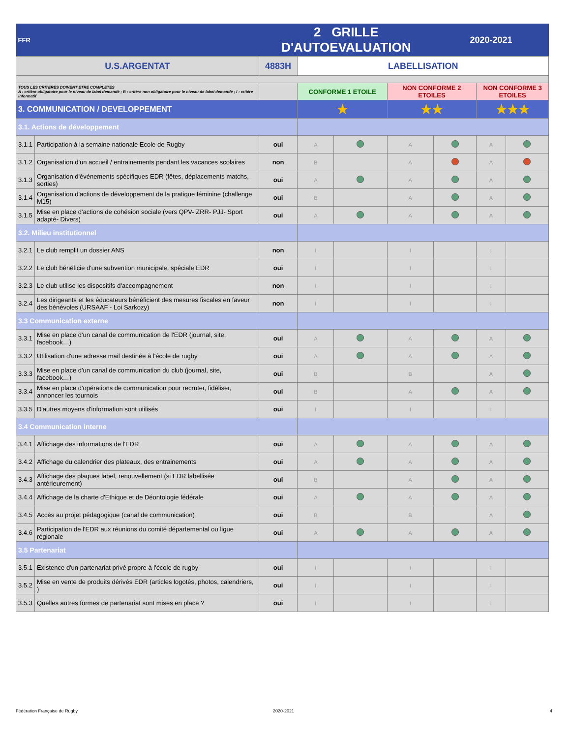| FFR | | 2 GRILLE D'AUTOEVALUATION | | | | 2020-2021 | | |
| U.S.ARGENTAT | | 4883H | LABELLISATION | | | | | |
| TOUS LES CRITERES DOIVENT ETRE COMPLETES A : critère obligatoire pour le niveau de label demandé ; B : critère non obligatoire pour le niveau de label demandé ; I : critère informatif | | | CONFORME 1 ETOILE | | NON CONFORME 2 ETOILES | | NON CONFORME 3 ETOILES | |
| 3. COMMUNICATION / DEVELOPPEMENT | | | ★ | | ★★ | | ★★★ | |
| 3.1. Actions de développement | | | | | | | | |
| 3.1.1 | Participation à la semaine nationale Ecole de Rugby | oui | A | | A | | A | |
| 3.1.2 | Organisation d'un accueil / entrainements pendant les vacances scolaires | non | B | | A | | A | |
| 3.1.3 | Organisation d'événements spécifiques EDR (fêtes, déplacements matchs, sorties) | oui | A | | A | | A | |
| 3.1.4 | Organisation d'actions de développement de la pratique féminine (challenge M15) | oui | B | | A | | A | |
| 3.1.5 | Mise en place d'actions de cohésion sociale (vers QPV- ZRR- PJJ- Sport adapté- Divers) | oui | A | | A | | A | |
| 3.2. Milieu institutionnel | | | | | | | | |
| 3.2.1 | Le club remplit un dossier ANS | non | I | | I | | I | |
| 3.2.2 | Le club bénéficie d'une subvention municipale, spéciale EDR | oui | I | | I | | I | |
| 3.2.3 | Le club utilise les dispositifs d'accompagnement | non | I | | I | | I | |
| 3.2.4 | Les dirigeants et les éducateurs bénéficient des mesures fiscales en faveur des bénévoles (URSAAF - Loi Sarkozy) | non | I | | I | | I | |
| 3.3 Communication externe | | | | | | | | |
| 3.3.1 | Mise en place d'un canal de communication de l'EDR (journal, site, facebook…) | oui | A | | A | | A | |
| 3.3.2 | Utilisation d'une adresse mail destinée à l'école de rugby | oui | A | | A | | A | |
| 3.3.3 | Mise en place d'un canal de communication du club (journal, site, facebook…) | oui | B | | B | | A | |
| 3.3.4 | Mise en place d'opérations de communication pour recruter, fidéliser, annoncer les tournois | oui | B | | A | | A | |
| 3.3.5 | D'autres moyens d'information sont utilisés | oui | I | | I | | I | |
| 3.4 Communication interne | | | | | | | | |
| 3.4.1 | Affichage des informations de l'EDR | oui | A | | A | | A | |
| 3.4.2 | Affichage du calendrier des plateaux, des entrainements | oui | A | | A | | A | |
| 3.4.3 | Affichage des plaques label, renouvellement (si EDR labellisée antérieurement) | oui | B | | A | | A | |
| 3.4.4 | Affichage de la charte d'Ethique et de Déontologie fédérale | oui | A | | A | | A | |
| 3.4.5 | Accès au projet pédagogique (canal de communication) | oui | B | | B | | A | |
| 3.4.6 | Participation de l'EDR aux réunions du comité départemental ou ligue régionale | oui | A | | A | | A | |
| 3.5 Partenariat | | | | | | | | |
| 3.5.1 | Existence d'un partenariat privé propre à l'école de rugby | oui | I | | I | | I | |
| 3.5.2 | Mise en vente de produits dérivés EDR (articles logotés, photos, calendriers, ) | oui | I | | I | | I | |
| 3.5.3 | Quelles autres formes de partenariat sont mises en place ? | oui | I | | I | | I | |
Fédération Française de Rugby 2020-2021 4